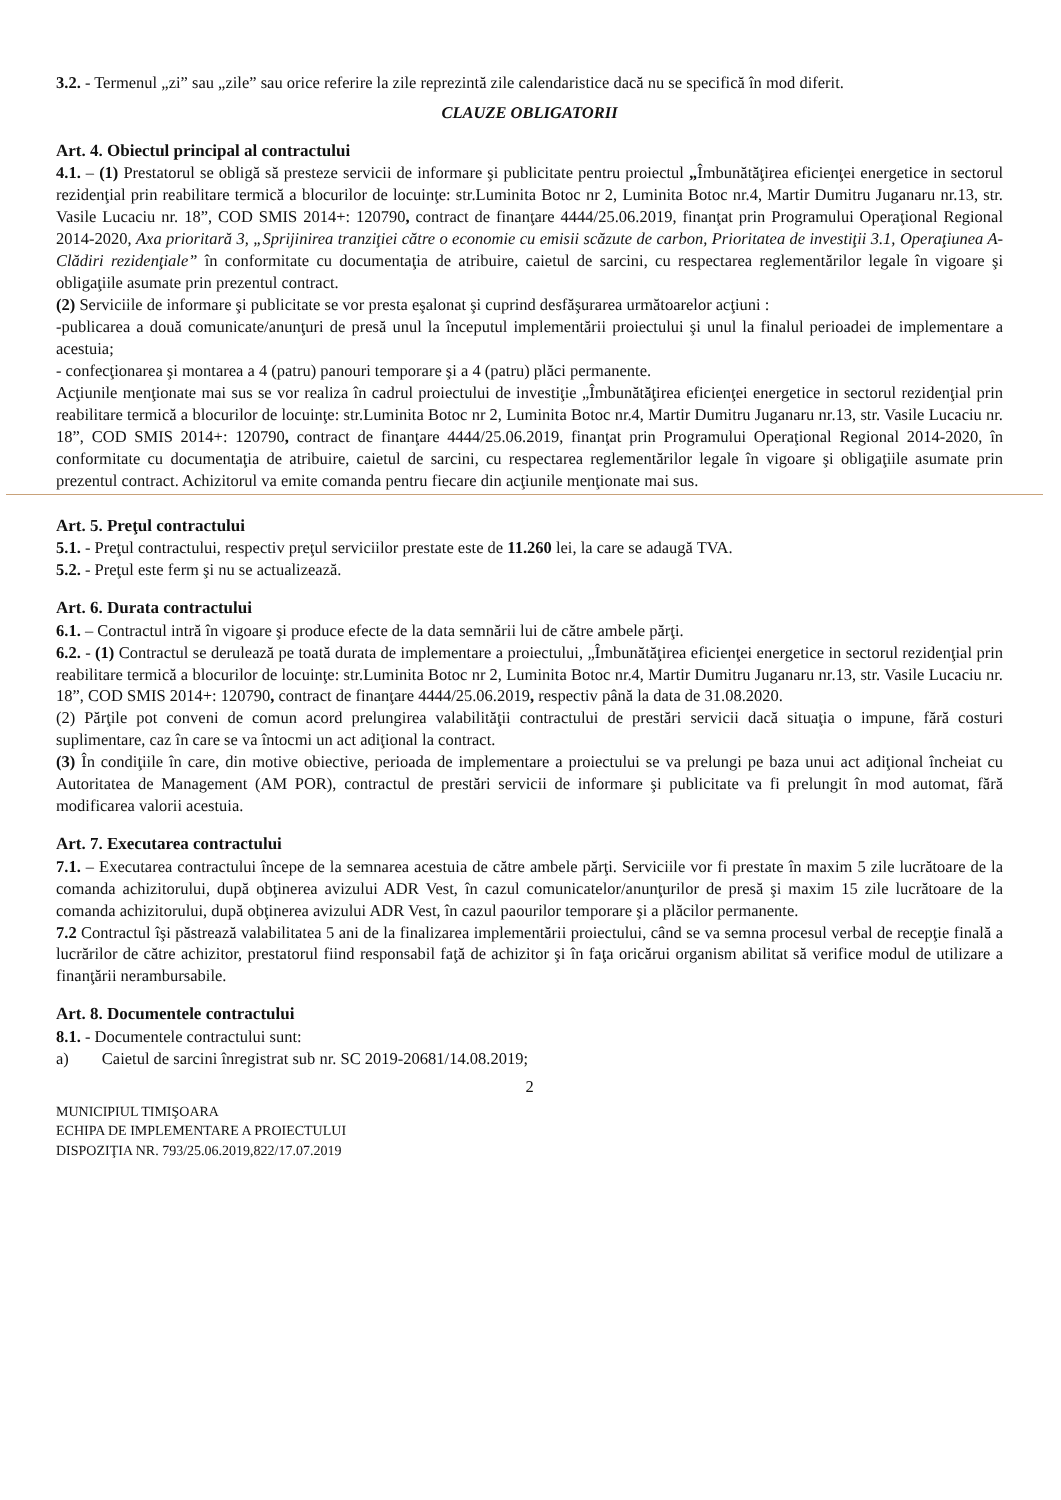3.2. - Termenul „zi” sau „zile” sau orice referire la zile reprezintă zile calendaristice dacă nu se specifică în mod diferit.
CLAUZE OBLIGATORII
Art. 4. Obiectul principal al contractului
4.1. – (1) Prestatorul se obligă să presteze servicii de informare şi publicitate pentru proiectul „Îmbunătăţirea eficienţei energetice in sectorul rezidenţial prin reabilitare termică a blocurilor de locuinţe: str.Luminita Botoc nr 2, Luminita Botoc nr.4, Martir Dumitru Juganaru nr.13, str. Vasile Lucaciu nr. 18”, COD SMIS 2014+: 120790, contract de finanţare 4444/25.06.2019, finanţat prin Programului Operaţional Regional 2014-2020, Axa prioritară 3, „Sprijinirea tranziţiei către o economie cu emisii scăzute de carbon, Prioritatea de investiţii 3.1, Operaţiunea A-Clădiri rezidenţiale” în conformitate cu documentaţia de atribuire, caietul de sarcini, cu respectarea reglementărilor legale în vigoare şi obligaţiile asumate prin prezentul contract.
(2) Serviciile de informare şi publicitate se vor presta eşalonat şi cuprind desfăşurarea următoarelor acţiuni :
-publicarea a două comunicate/anunţuri de presă unul la începutul implementării proiectului şi unul la finalul perioadei de implementare a acestuia;
- confecţionarea şi montarea a 4 (patru) panouri temporare şi a 4 (patru) plăci permanente.
Acţiunile menţionate mai sus se vor realiza în cadrul proiectului de investiţie „Îmbunătăţirea eficienţei energetice in sectorul rezidenţial prin reabilitare termică a blocurilor de locuinţe: str.Luminita Botoc nr 2, Luminita Botoc nr.4, Martir Dumitru Juganaru nr.13, str. Vasile Lucaciu nr. 18”, COD SMIS 2014+: 120790, contract de finanţare 4444/25.06.2019, finanţat prin Programului Operaţional Regional 2014-2020, în conformitate cu documentaţia de atribuire, caietul de sarcini, cu respectarea reglementărilor legale în vigoare şi obligaţiile asumate prin prezentul contract. Achizitorul va emite comanda pentru fiecare din acţiunile menţionate mai sus.
Art. 5. Preţul contractului
5.1. - Preţul contractului, respectiv preţul serviciilor prestate este de 11.260 lei, la care se adaugă TVA.
5.2. - Preţul este ferm şi nu se actualizează.
Art. 6. Durata contractului
6.1. – Contractul intră în vigoare şi produce efecte de la data semnării lui de către ambele părţi.
6.2. - (1) Contractul se derulează pe toată durata de implementare a proiectului, „Îmbunătăţirea eficienţei energetice in sectorul rezidenţial prin reabilitare termică a blocurilor de locuinţe: str.Luminita Botoc nr 2, Luminita Botoc nr.4, Martir Dumitru Juganaru nr.13, str. Vasile Lucaciu nr. 18”, COD SMIS 2014+: 120790, contract de finanţare 4444/25.06.2019, respectiv până la data de 31.08.2020.
(2) Părţile pot conveni de comun acord prelungirea valabilităţii contractului de prestări servicii dacă situaţia o impune, fără costuri suplimentare, caz în care se va întocmi un act adiţional la contract.
(3) În condiţiile în care, din motive obiective, perioada de implementare a proiectului se va prelungi pe baza unui act adiţional încheiat cu Autoritatea de Management (AM POR), contractul de prestări servicii de informare şi publicitate va fi prelungit în mod automat, fără modificarea valorii acestuia.
Art. 7. Executarea contractului
7.1. – Executarea contractului începe de la semnarea acestuia de către ambele părţi. Serviciile vor fi prestate în maxim 5 zile lucrătoare de la comanda achizitorului, după obţinerea avizului ADR Vest, în cazul comunicatelor/anunţurilor de presă şi maxim 15 zile lucrătoare de la comanda achizitorului, după obţinerea avizului ADR Vest, în cazul paourilor temporare şi a plăcilor permanente.
7.2 Contractul îşi păstrează valabilitatea 5 ani de la finalizarea implementării proiectului, când se va semna procesul verbal de recepţie finală a lucrărilor de către achizitor, prestatorul fiind responsabil faţă de achizitor şi în faţa oricărui organism abilitat să verifice modul de utilizare a finanţării nerambursabile.
Art. 8. Documentele contractului
8.1. - Documentele contractului sunt:
a) Caietul de sarcini înregistrat sub nr. SC 2019-20681/14.08.2019;
2
MUNICIPIUL TIMIŞOARA
ECHIPA DE IMPLEMENTARE A PROIECTULUI
DISPOZIŢIA NR. 793/25.06.2019,822/17.07.2019